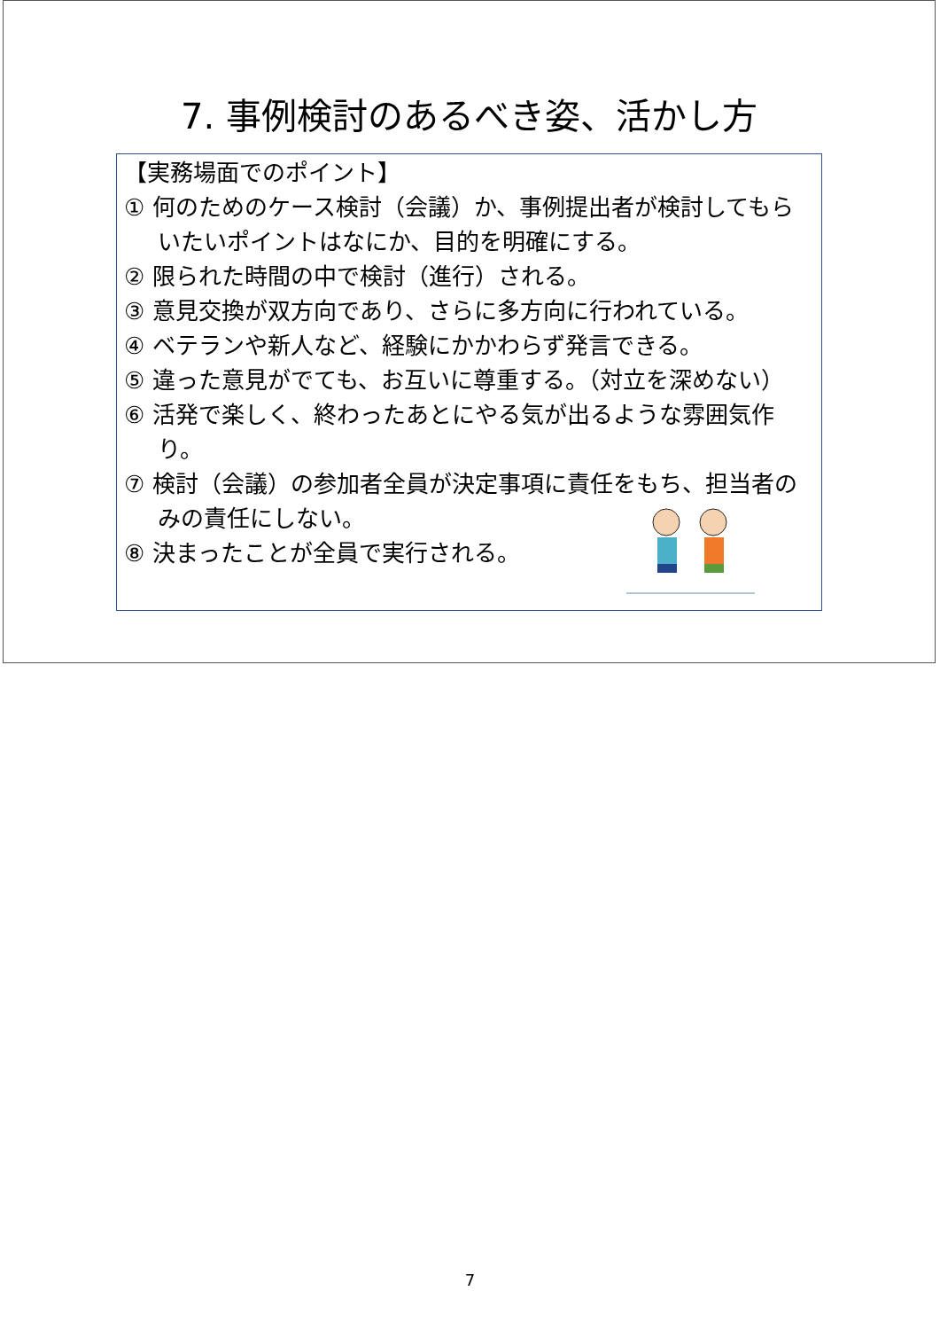7. 事例検討のあるべき姿、活かし方
【実務場面でのポイント】
① 何のためのケース検討（会議）か、事例提出者が検討してもらいたいポイントはなにか、目的を明確にする。
② 限られた時間の中で検討（進行）される。
③ 意見交換が双方向であり、さらに多方向に行われている。
④ ベテランや新人など、経験にかかわらず発言できる。
⑤ 違った意見がでても、お互いに尊重する。（対立を深めない）
⑥ 活発で楽しく、終わったあとにやる気が出るような雰囲気作り。
⑦ 検討（会議）の参加者全員が決定事項に責任をもち、担当者のみの責任にしない。
⑧ 決まったことが全員で実行される。
7